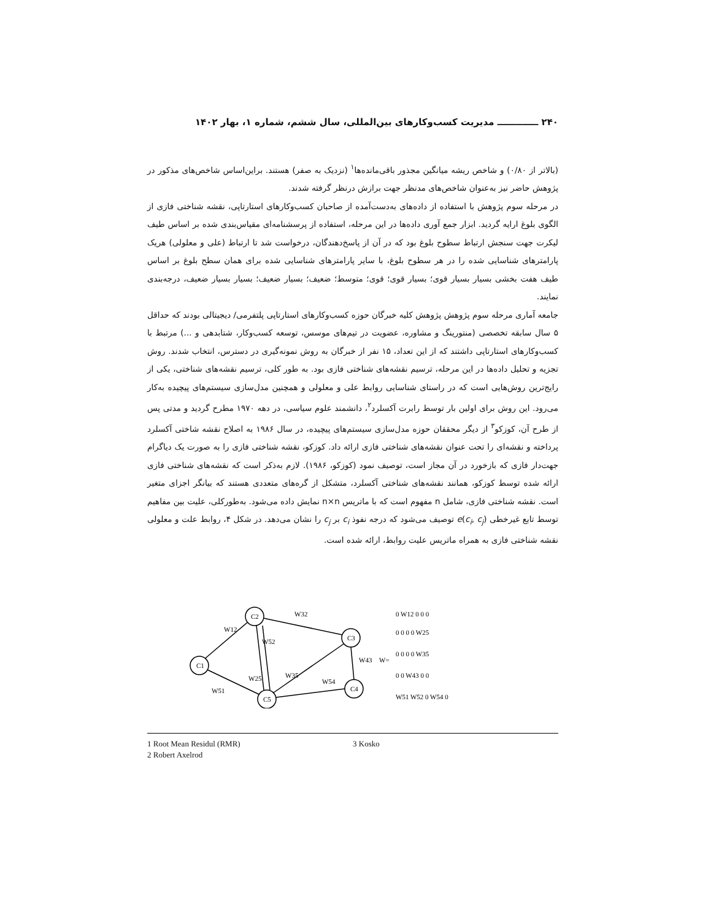۲۴۰ ـــــــــــــ مدیریت کسب‌وکارهای بین‌المللی، سال ششم، شماره ۱، بهار ۱۴۰۲
(بالاتر از ۰/۸۰) و شاخص ریشه میانگین مجذور باقی‌مانده‌ها<sup>۱</sup> (نزدیک به صفر) هستند. براین‌اساس شاخص‌های مذکور در پژوهش حاضر نیز به‌عنوان شاخص‌های مدنظر جهت برازش درنظر گرفته شدند.
در مرحله سوم پژوهش با استفاده از داده‌های به‌دست‌آمده از صاحبان کسب‌وکارهای استارتاپی، نقشه شناختی فازی از الگوی بلوغ ارایه گردید. ابزار جمع آوری داده‌ها در این مرحله، استفاده از پرسشنامه‌ای مقیاس‌بندی شده بر اساس طیف لیکرت جهت سنجش ارتباط سطوح بلوغ بود که در آن از پاسخ‌دهندگان، درخواست شد تا ارتباط (علی و معلولی) هریک پارامترهای شناسایی شده را در هر سطوح بلوغ، با سایر پارامترهای شناسایی شده برای همان سطح بلوغ بر اساس طیف هفت بخشی بسیار بسیار قوی؛ بسیار قوی؛ قوی؛ متوسط؛ ضعیف؛ بسیار ضعیف؛ بسیار بسیار ضعیف، درجه‌بندی نمایند.
جامعه آماری مرحله سوم پژوهش پژوهش کلیه خبرگان حوزه کسب‌وکارهای استارتاپی پلتفرمی/ دیجیتالی بودند که حداقل ۵ سال سابقه تخصصی (منتورینگ و مشاوره، عضویت در تیم‌های موسس، توسعه کسب‌وکار، شتابدهی و ...) مرتبط با کسب‌وکارهای استارتاپی داشتند که از این تعداد، ۱۵ نفر از خبرگان به روش نمونه‌گیری در دسترس، انتخاب شدند. روش تجزیه و تحلیل داده‌ها در این مرحله، ترسیم نقشه‌های شناختی فازی بود. به طور کلی، ترسیم نقشه‌های شناختی، یکی از رایج‌ترین روش‌هایی است که در راستای شناسایی روابط علی و معلولی و همچنین مدل‌سازی سیستم‌های پیچیده به‌کار می‌رود. این روش برای اولین بار توسط رابرت آکسلرد<sup>۲</sup>، دانشمند علوم سیاسی، در دهه ۱۹۷۰ مطرح گردید و مدتی پس از طرح آن، کوزکو<sup>۳</sup> از دیگر محققان حوزه مدل‌سازی سیستم‌های پیچیده، در سال ۱۹۸۶ به اصلاح نقشه شاختی آکسلرد پرداخته و نقشه‌ای را تحت عنوان نقشه‌های شناختی فازی ارائه داد. کوزکو، نقشه شناختی فازی را به صورت یک دیاگرام جهت‌دار فازی که بازخورد در آن مجاز است، توصیف نمود (کوزکو، ۱۹۸۶). لازم به‌ذکر است که نقشه‌های شناختی فازی ارائه شده توسط کوزکو، همانند نقشه‌های شناختی آکسلرد، متشکل از گره‌های متعددی هستند که بیانگر اجزای متغیر است. نقشه شناختی فازی، شامل n مفهوم است که با ماتریس n×n نمایش داده می‌شود. به‌طورکلی، علیت بین مفاهیم توسط تابع غیرخطی e(c<sub>i</sub>, c<sub>j</sub>) توصیف می‌شود که درجه نفوذ c<sub>i</sub> بر c<sub>j</sub> را نشان می‌دهد. در شکل ۴، روابط علت و معلولی نقشه شناختی فازی به همراه ماتریس علیت روابط، ارائه شده است.
C1
C2
C3
C4
C5
W12
W32
W52
W43
W25
W35
W54
W51
W=
0 W12 0 0 0
0 0 0 0 W25
0 0 0 0 W35
0 0 W43 0 0
W51 W52 0 W54 0
1 Root Mean Residul (RMR)
2 Robert Axelrod
3 Kosko